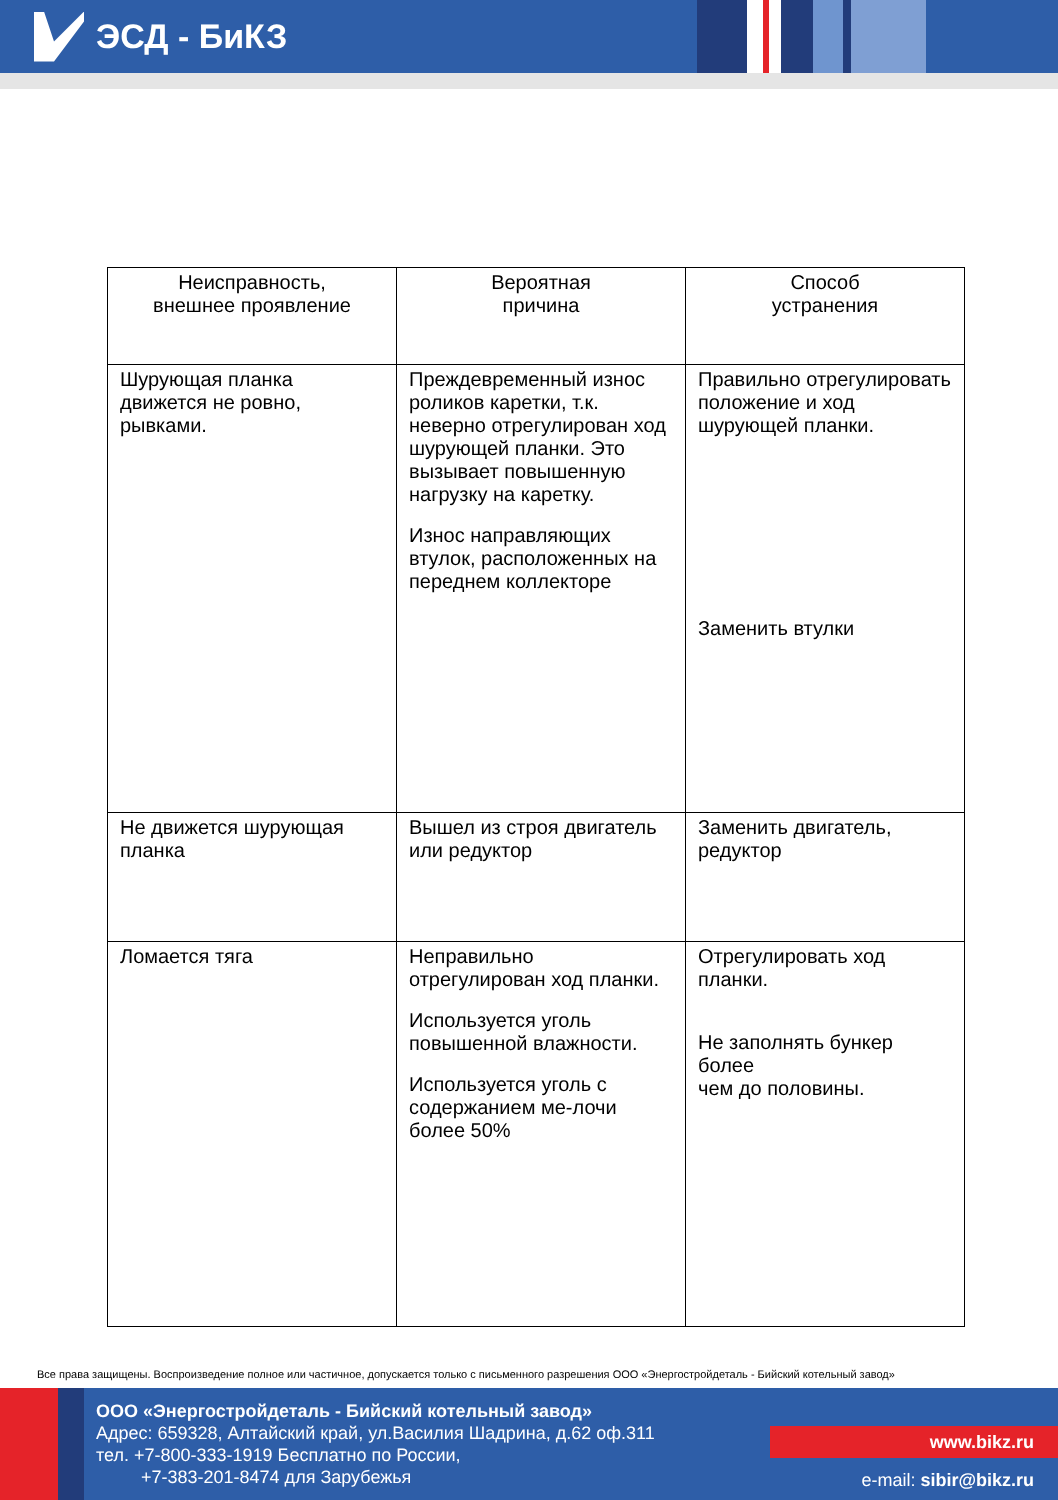ЭСД - БиКЗ
| Неисправность, внешнее проявление | Вероятная причина | Способ устранения |
| --- | --- | --- |
| Шурующая планка движется не ровно, рывками. | Преждевременный износ роликов каретки, т.к. неверно отрегулирован ход шурующей планки. Это вызывает повышенную нагрузку на каретку. Износ направляющих втулок, расположенных на переднем коллекторе | Правильно отрегулировать положение и ход шурующей планки. Заменить втулки |
| Не движется шурующая планка | Вышел из строя двигатель или редуктор | Заменить двигатель, редуктор |
| Ломается тяга | Неправильно отрегулирован ход планки. Используется уголь повышенной влажности. Используется уголь с содержанием ме-лочи более 50% | Отрегулировать ход планки. Не заполнять бункер более чем до половины. |
Все права защищены. Воспроизведение полное или частичное, допускается только с письменного разрешения ООО «Энергостройдеталь - Бийский котельный завод»
ООО «Энергостройдеталь - Бийский котельный завод»
Адрес: 659328, Алтайский край, ул.Василия Шадрина, д.62 оф.311
тел. +7-800-333-1919 Бесплатно по России,
+7-383-201-8474 для Зарубежья
www.bikz.ru
e-mail: sibir@bikz.ru